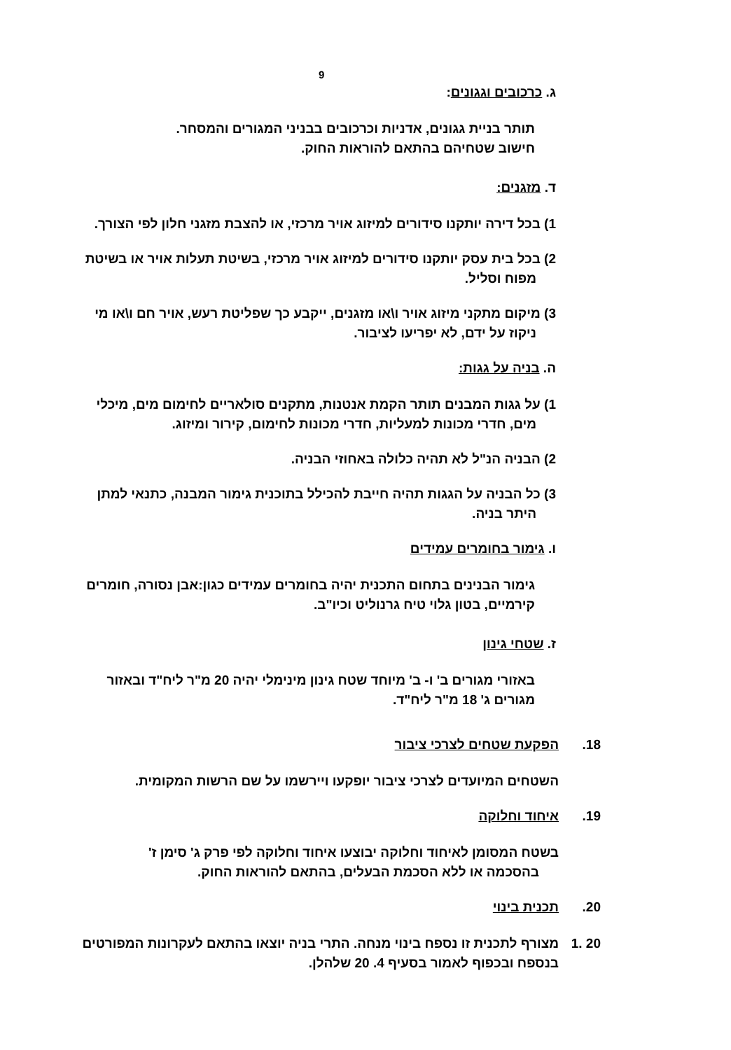9
ג. כרכובים וגגונים:
תותר בניית גגונים, אדניות וכרכובים בבניני המגורים והמסחר.
חישוב שטחיהם בהתאם להוראות החוק.
ד. מזגנים:
1) בכל דירה יותקנו סידורים למיזוג אויר מרכזי, או להצבת מזגני חלון לפי הצורך.
2) בכל בית עסק יותקנו סידורים למיזוג אויר מרכזי, בשיטת תעלות אויר או בשיטת
מפוח וסליל.
3) מיקום מתקני מיזוג אויר ו\או מזגנים, ייקבע כך שפליטת רעש, אויר חם ו\או מי
ניקוז על ידם, לא יפריעו לציבור.
ה. בניה על גגות:
1) על גגות המבנים תותר הקמת אנטנות, מתקנים סולאריים לחימום מים, מיכלי
מים, חדרי מכונות למעליות, חדרי מכונות לחימום, קירור ומיזוג.
2) הבניה הנ"ל לא תהיה כלולה באחוזי הבניה.
3) כל הבניה על הגגות תהיה חייבת להכילל בתוכנית גימור המבנה, כתנאי למתן
היתר בניה.
ו. גימור בחומרים עמידים
גימור הבנינים בתחום התכנית יהיה בחומרים עמידים כגון:אבן נסורה, חומרים
קירמיים, בטון גלוי טיח גרנוליט וכיו"ב.
ז. שטחי גינון
באזורי מגורים ב' ו- ב' מיוחד שטח גינון מינימלי יהיה 20 מ"ר ליח"ד ובאזור
מגורים ג' 18 מ"ר ליח"ד.
18. הפקעת שטחים לצרכי ציבור
השטחים המיועדים לצרכי ציבור יופקעו ויירשמו על שם הרשות המקומית.
19. איחוד וחלוקה
בשטח המסומן לאיחוד וחלוקה יבוצעו איחוד וחלוקה לפי פרק ג' סימן ז'
בהסכמה או ללא הסכמת הבעלים, בהתאם להוראות החוק.
20. תכנית בינוי
20 .1 מצורף לתכנית זו נספח בינוי מנחה. התרי בניה יוצאו בהתאם לעקרונות המפורטים
בנספח ובכפוף לאמור בסעיף 4. 20 שלהלן.